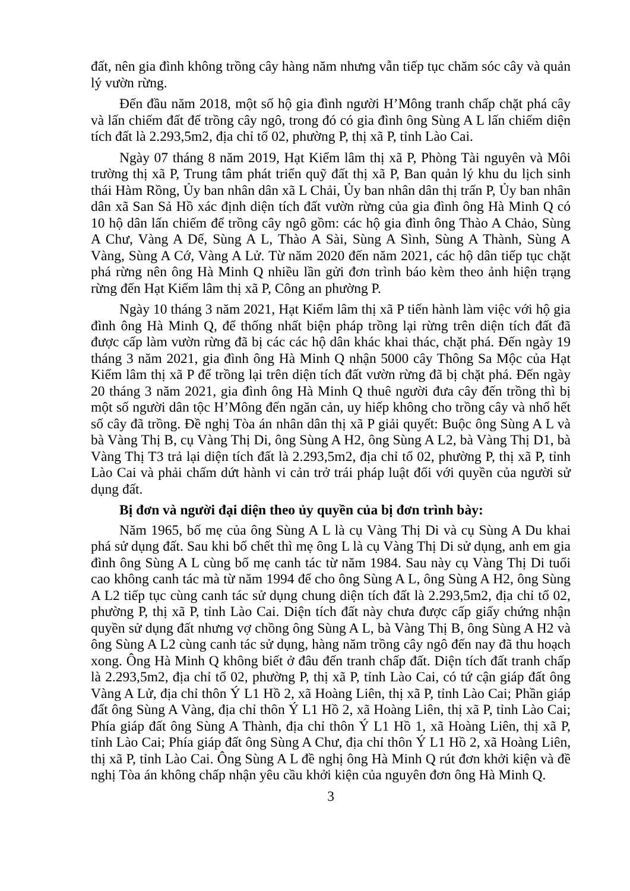đất, nên gia đình không trồng cây hàng năm nhưng vẫn tiếp tục chăm sóc cây và quản lý vườn rừng.
Đến đầu năm 2018, một số hộ gia đình người H’Mông tranh chấp chặt phá cây và lấn chiếm đất để trồng cây ngô, trong đó có gia đình ông Sùng A L lấn chiếm diện tích đất là 2.293,5m2, địa chỉ tổ 02, phường P, thị xã P, tỉnh Lào Cai.
Ngày 07 tháng 8 năm 2019, Hạt Kiểm lâm thị xã P, Phòng Tài nguyên và Môi trường thị xã P, Trung tâm phát triển quỹ đất thị xã P, Ban quản lý khu du lịch sinh thái Hàm Rồng, Ủy ban nhân dân xã L Chải, Ủy ban nhân dân thị trấn P, Ủy ban nhân dân xã San Sả Hồ xác định diện tích đất vườn rừng của gia đình ông Hà Minh Q có 10 hộ dân lấn chiếm để trồng cây ngô gồm: các hộ gia đình ông Thào A Chảo, Sùng A Chư, Vàng A Dế, Sùng A L, Thào A Sài, Sùng A Sình, Sùng A Thành, Sùng A Vàng, Sùng A Cớ, Vàng A Lử. Từ năm 2020 đến năm 2021, các hộ dân tiếp tục chặt phá rừng nên ông Hà Minh Q nhiều lần gửi đơn trình báo kèm theo ảnh hiện trạng rừng đến Hạt Kiểm lâm thị xã P, Công an phường P.
Ngày 10 tháng 3 năm 2021, Hạt Kiểm lâm thị xã P tiến hành làm việc với hộ gia đình ông Hà Minh Q, để thống nhất biện pháp trồng lại rừng trên diện tích đất đã được cấp làm vườn rừng đã bị các các hộ dân khác khai thác, chặt phá. Đến ngày 19 tháng 3 năm 2021, gia đình ông Hà Minh Q nhận 5000 cây Thông Sa Mộc của Hạt Kiểm lâm thị xã P để trồng lại trên diện tích đất vườn rừng đã bị chặt phá. Đến ngày 20 tháng 3 năm 2021, gia đình ông Hà Minh Q thuê người đưa cây đến trồng thì bị một số người dân tộc H’Mông đến ngăn cản, uy hiếp không cho trồng cây và nhổ hết số cây đã trồng. Đề nghị Tòa án nhân dân thị xã P giải quyết: Buộc ông Sùng A L và bà Vàng Thị B, cụ Vàng Thị Di, ông Sùng A H2, ông Sùng A L2, bà Vàng Thị D1, bà Vàng Thị T3 trả lại diện tích đất là 2.293,5m2, địa chỉ tổ 02, phường P, thị xã P, tỉnh Lào Cai và phải chấm dứt hành vi cản trở trái pháp luật đối với quyền của người sử dụng đất.
Bị đơn và người đại diện theo ủy quyền của bị đơn trình bày:
Năm 1965, bố mẹ của ông Sùng A L là cụ Vàng Thị Di và cụ Sùng A Du khai phá sử dụng đất. Sau khi bố chết thì mẹ ông L là cụ Vàng Thị Di sử dụng, anh em gia đình ông Sùng A L cùng bố mẹ canh tác từ năm 1984. Sau này cụ Vàng Thị Di tuổi cao không canh tác mà từ năm 1994 để cho ông Sùng A L, ông Sùng A H2, ông Sùng A L2 tiếp tục cùng canh tác sử dụng chung diện tích đất là 2.293,5m2, địa chỉ tổ 02, phường P, thị xã P, tỉnh Lào Cai. Diện tích đất này chưa được cấp giấy chứng nhận quyền sử dụng đất nhưng vợ chồng ông Sùng A L, bà Vàng Thị B, ông Sùng A H2 và ông Sùng A L2 cùng canh tác sử dụng, hàng năm trồng cây ngô đến nay đã thu hoạch xong. Ông Hà Minh Q không biết ở đâu đến tranh chấp đất. Diện tích đất tranh chấp là 2.293,5m2, địa chỉ tổ 02, phường P, thị xã P, tỉnh Lào Cai, có tứ cận giáp đất ông Vàng A Lử, địa chỉ thôn Ý L1 Hồ 2, xã Hoàng Liên, thị xã P, tỉnh Lào Cai; Phần giáp đất ông Sùng A Vàng, địa chỉ thôn Ý L1 Hồ 2, xã Hoàng Liên, thị xã P, tỉnh Lào Cai; Phía giáp đất ông Sùng A Thành, địa chỉ thôn Ý L1 Hồ 1, xã Hoàng Liên, thị xã P, tỉnh Lào Cai; Phía giáp đất ông Sùng A Chư, địa chỉ thôn Ý L1 Hồ 2, xã Hoàng Liên, thị xã P, tỉnh Lào Cai. Ông Sùng A L đề nghị ông Hà Minh Q rút đơn khởi kiện và đề nghị Tòa án không chấp nhận yêu cầu khởi kiện của nguyên đơn ông Hà Minh Q.
3